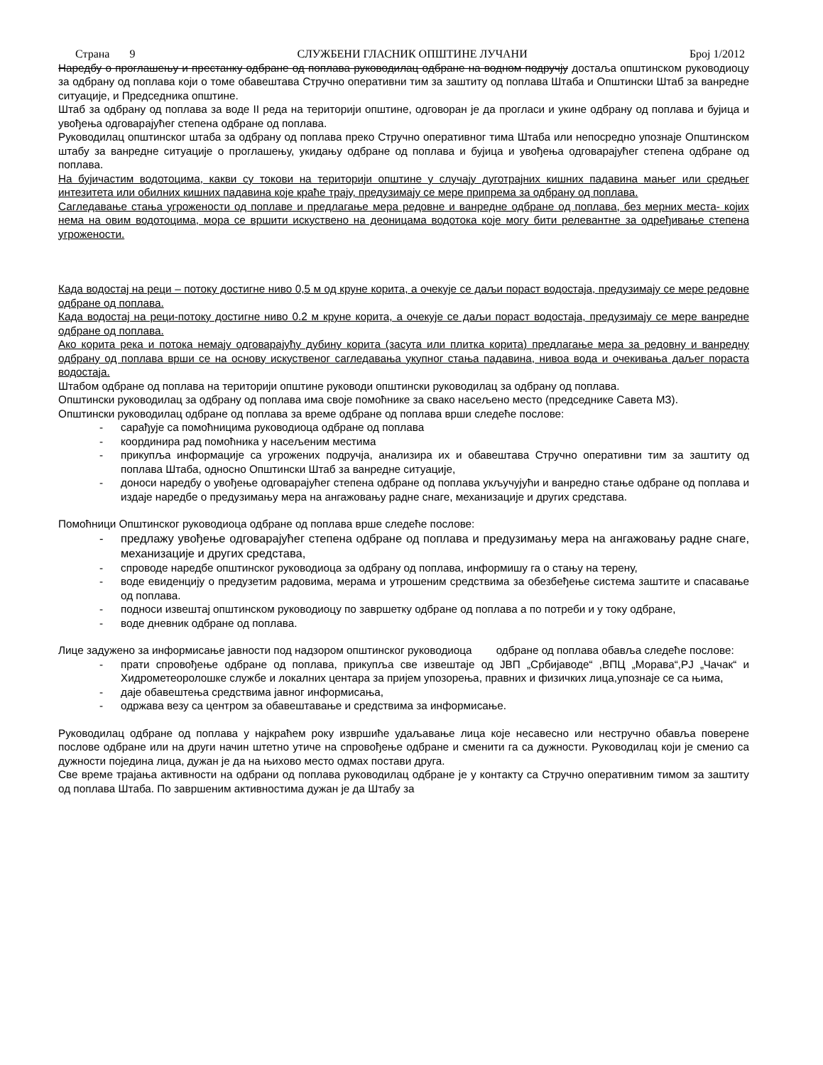Страна 9 СЛУЖБЕНИ ГЛАСНИК ОПШТИНЕ ЛУЧАНИ Број 1/2012
Наредбу о проглашењу и престанку одбране од поплава руководилац одбране на водном подручју достаља општинском руководиоцу за одбрану од поплава који о томе обавештава Стручно оперативни тим за заштиту од поплава Штаба и Општински Штаб за ванредне ситуације, и Председника општине.
Штаб за одбрану од поплава за воде II реда на територији општине, одговоран је да прогласи и укине одбрану од поплава и бујица и увођења одговарајућег степена одбране од поплава.
Руководилац општинског штаба за одбрану од поплава преко Стручно оперативног тима Штаба или непосредно упознаје Општинском штабу за ванредне ситуације о проглашењу, укидању одбране од поплава и бујица и увођења одговарајућег степена одбране од поплава.
На бујичастим водотоцима, какви су токови на територији општине у случају дуготрајних кишних падавина мањег или средњег интезитета или обилних кишних падавина које краће трају, предузимају се мере припрема за одбрану од поплава.
Сагледавање стања угрожености од поплаве и предлагање мера редовне и ванредне одбране од поплава, без мерних места- којих нема на овим водотоцима, мора се вршити искуствено на деоницама водотока које могу бити релевантне за одређивање степена угрожености.
Када водостај на реци – потоку достигне ниво 0,5 м од круне корита, а очекује се даљи пораст водостаја, предузимају се мере редовне одбране од поплава.
Када водостај на реци-потоку достигне ниво 0.2 м круне корита, а очекује се даљи пораст водостаја, предузимају се мере ванредне одбране од поплава.
Ако корита река и потока немају одговарајућу дубину корита (засута или плитка корита) предлагање мера за редовну и ванредну одбрану од поплава врши се на основу искуственог сагледавања укупног стања падавина, нивоа вода и очекивања даљег пораста водостаја.
Штабом одбране од поплава на територији општине руководи општински руководилац за одбрану од поплава.
Општински руководилац за одбрану од поплава има своје помоћнике за свако насељено место (председнике Савета МЗ).
Општински руководилац одбране од поплава за време одбране од поплава врши следеће послове:
- сарађује са помоћницима руководиоца одбране од поплава
- координира рад помоћника у насељеним местима
- прикупља информације са угрожених подручја, анализира их и обавештава Стручно оперативни тим за заштиту од поплава Штаба, односно Општински Штаб за ванредне ситуације,
- доноси наредбу о увођење одговарајућег степена одбране од поплава укључујући и ванредно стање одбране од поплава и издаје наредбе о предузимању мера на ангажовању радне снаге, механизације и других средстава.
Помоћници Општинског руководиоца одбране од поплава врше следеће послове:
- предлажу увођење одговарајућег степена одбране од поплава и предузимању мера на ангажовању радне снаге, механизације и других средстава,
- спроводе наредбе општинског руководиоца за одбрану од поплава, информишу га о стању на терену,
- воде евиденцију о предузетим радовима, мерама и утрошеним средствима за обезбеђење система заштите и спасавање од поплава.
- подноси извештај општинском руководиоцу по завршетку одбране од поплава а по потреби и у току одбране,
- воде дневник одбране од поплава.
Лице задужено за информисање јавности под надзором општинског руководиоца одбране од поплава обавља следеће послове:
- прати спровођење одбране од поплава, прикупља све извештаје од ЈВП „Србијаводе“ ,ВПЦ „Морава“,РЈ „Чачак“ и Хидрометеоролошке службе и локалних центара за пријем упозорења, правних и физичких лица,упознаје се са њима,
- даје обавештења средствима јавног информисања,
- одржава везу са центром за обавештавање и средствима за информисање.
Руководилац одбране од поплава у најкраћем року извршиће удаљавање лица које несавесно или нестручно обавља поверене послове одбране или на други начин штетно утиче на спровођење одбране и сменити га са дужности. Руководилац који је сменио са дужности поједина лица, дужан је да на њихово место одмах постави друга.
Све време трајања активности на одбрани од поплава руководилац одбране је у контакту са Стручно оперативним тимом за заштиту од поплава Штаба. По завршеним активностима дужан је да Штабу за